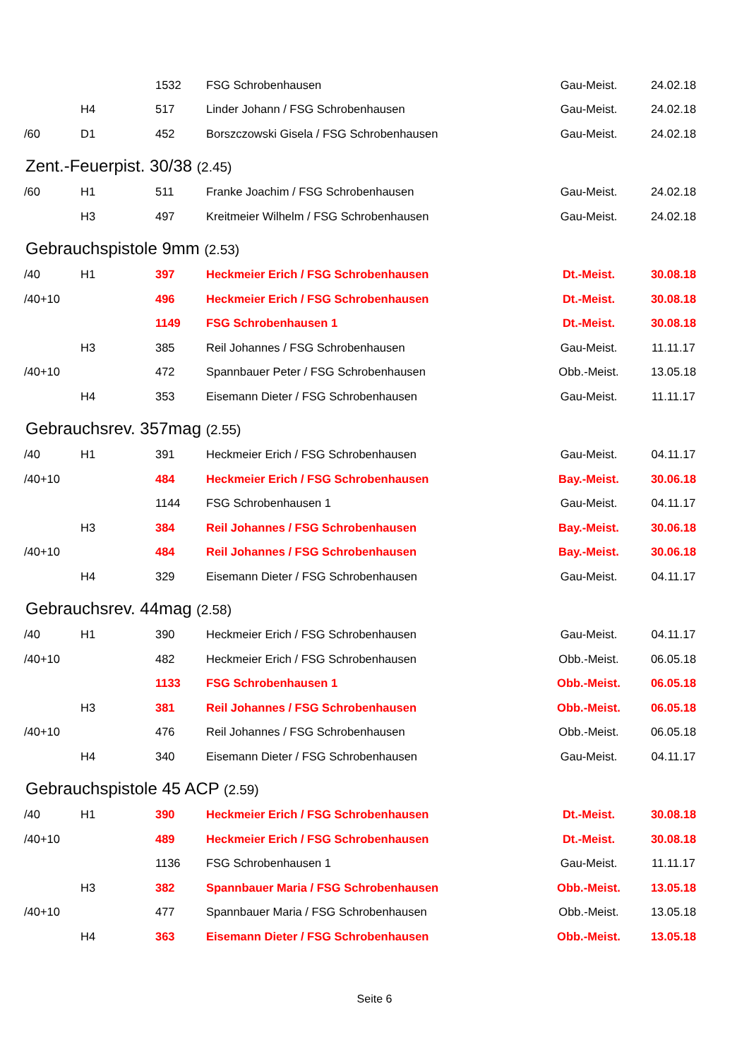| | | 1532 | FSG Schrobenhausen | Gau-Meist. | 24.02.18 |
| | H4 | 517 | Linder Johann / FSG Schrobenhausen | Gau-Meist. | 24.02.18 |
| /60 | D1 | 452 | Borszczowski Gisela / FSG Schrobenhausen | Gau-Meist. | 24.02.18 |
Zent.-Feuerpist. 30/38 (2.45)
| /60 | H1 | 511 | Franke Joachim / FSG Schrobenhausen | Gau-Meist. | 24.02.18 |
| | H3 | 497 | Kreitmeier Wilhelm / FSG Schrobenhausen | Gau-Meist. | 24.02.18 |
Gebrauchspistole 9mm (2.53)
| /40 | H1 | 397 | Heckmeier Erich / FSG Schrobenhausen | Dt.-Meist. | 30.08.18 |
| /40+10 | | 496 | Heckmeier Erich / FSG Schrobenhausen | Dt.-Meist. | 30.08.18 |
| | | 1149 | FSG Schrobenhausen 1 | Dt.-Meist. | 30.08.18 |
| | H3 | 385 | Reil Johannes / FSG Schrobenhausen | Gau-Meist. | 11.11.17 |
| /40+10 | | 472 | Spannbauer Peter / FSG Schrobenhausen | Obb.-Meist. | 13.05.18 |
| | H4 | 353 | Eisemann Dieter / FSG Schrobenhausen | Gau-Meist. | 11.11.17 |
Gebrauchsrev. 357mag (2.55)
| /40 | H1 | 391 | Heckmeier Erich / FSG Schrobenhausen | Gau-Meist. | 04.11.17 |
| /40+10 | | 484 | Heckmeier Erich / FSG Schrobenhausen | Bay.-Meist. | 30.06.18 |
| | | 1144 | FSG Schrobenhausen 1 | Gau-Meist. | 04.11.17 |
| | H3 | 384 | Reil Johannes / FSG Schrobenhausen | Bay.-Meist. | 30.06.18 |
| /40+10 | | 484 | Reil Johannes / FSG Schrobenhausen | Bay.-Meist. | 30.06.18 |
| | H4 | 329 | Eisemann Dieter / FSG Schrobenhausen | Gau-Meist. | 04.11.17 |
Gebrauchsrev. 44mag (2.58)
| /40 | H1 | 390 | Heckmeier Erich / FSG Schrobenhausen | Gau-Meist. | 04.11.17 |
| /40+10 | | 482 | Heckmeier Erich / FSG Schrobenhausen | Obb.-Meist. | 06.05.18 |
| | | 1133 | FSG Schrobenhausen 1 | Obb.-Meist. | 06.05.18 |
| | H3 | 381 | Reil Johannes / FSG Schrobenhausen | Obb.-Meist. | 06.05.18 |
| /40+10 | | 476 | Reil Johannes / FSG Schrobenhausen | Obb.-Meist. | 06.05.18 |
| | H4 | 340 | Eisemann Dieter / FSG Schrobenhausen | Gau-Meist. | 04.11.17 |
Gebrauchspistole 45 ACP (2.59)
| /40 | H1 | 390 | Heckmeier Erich / FSG Schrobenhausen | Dt.-Meist. | 30.08.18 |
| /40+10 | | 489 | Heckmeier Erich / FSG Schrobenhausen | Dt.-Meist. | 30.08.18 |
| | | 1136 | FSG Schrobenhausen 1 | Gau-Meist. | 11.11.17 |
| | H3 | 382 | Spannbauer Maria / FSG Schrobenhausen | Obb.-Meist. | 13.05.18 |
| /40+10 | | 477 | Spannbauer Maria / FSG Schrobenhausen | Obb.-Meist. | 13.05.18 |
| | H4 | 363 | Eisemann Dieter / FSG Schrobenhausen | Obb.-Meist. | 13.05.18 |
Seite 6